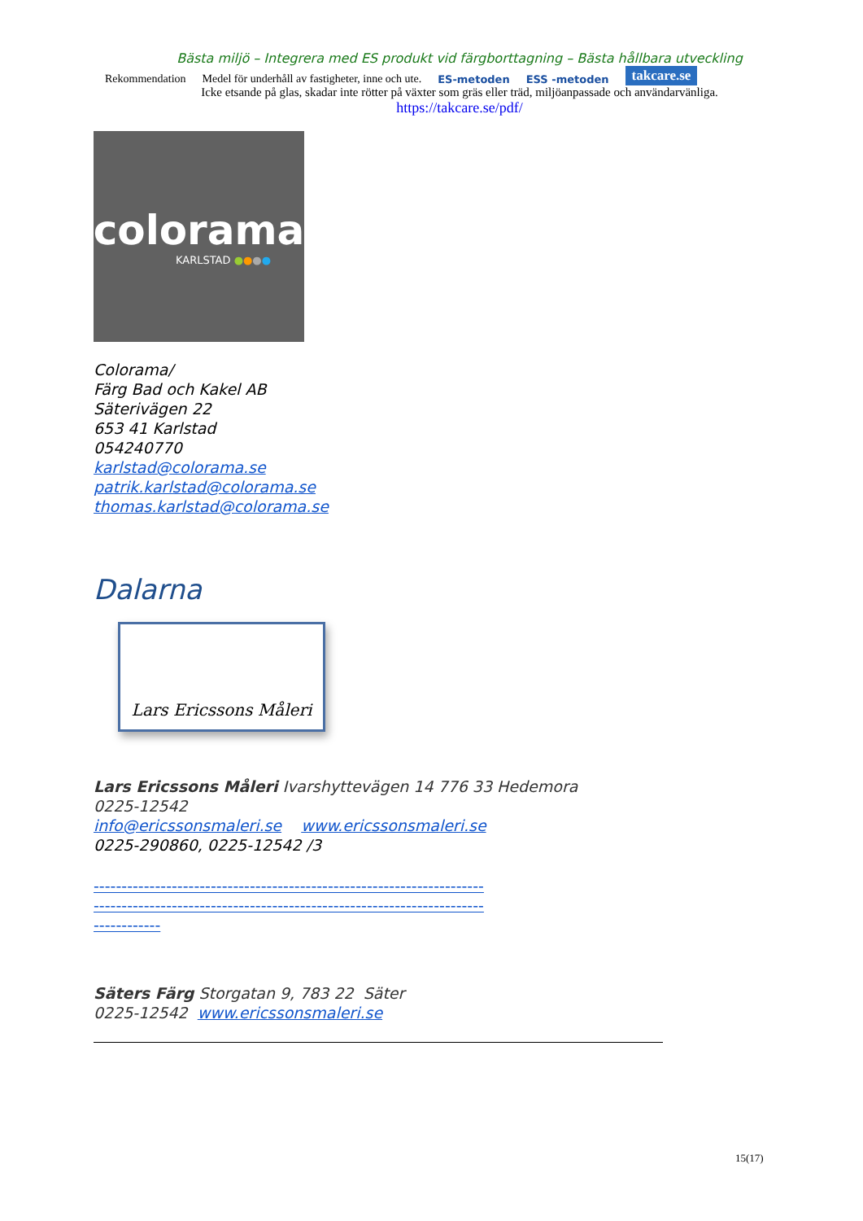Bästa miljö – Integrera med ES produkt vid färgborttagning – Bästa hållbara utveckling
Rekommendation Medel för underhåll av fastigheter, inne och ute. ES-metoden ESS -metoden takcare.se
Icke etsande på glas, skadar inte rötter på växter som gräs eller träd, miljöanpassade och användarvänliga.
https://takcare.se/pdf/
colorama
KARLSTAD ●●●●
Colorama/
Färg Bad och Kakel AB
Säterivägen 22
653 41 Karlstad
054240770
karlstad@colorama.se
patrik.karlstad@colorama.se
thomas.karlstad@colorama.se
Dalarna
Lars Ericssons Måleri
Lars Ericssons Måleri Ivarshyttevägen 14 776 33 Hedemora
0225-12542
info@ericssonsmaleri.se www.ericssonsmaleri.se
0225-290860, 0225-12542 /3
----------------------------------------------------------------------
----------------------------------------------------------------------
------------
Säters Färg Storgatan 9, 783 22 Säter
0225-12542 www.ericssonsmaleri.se
15(17)